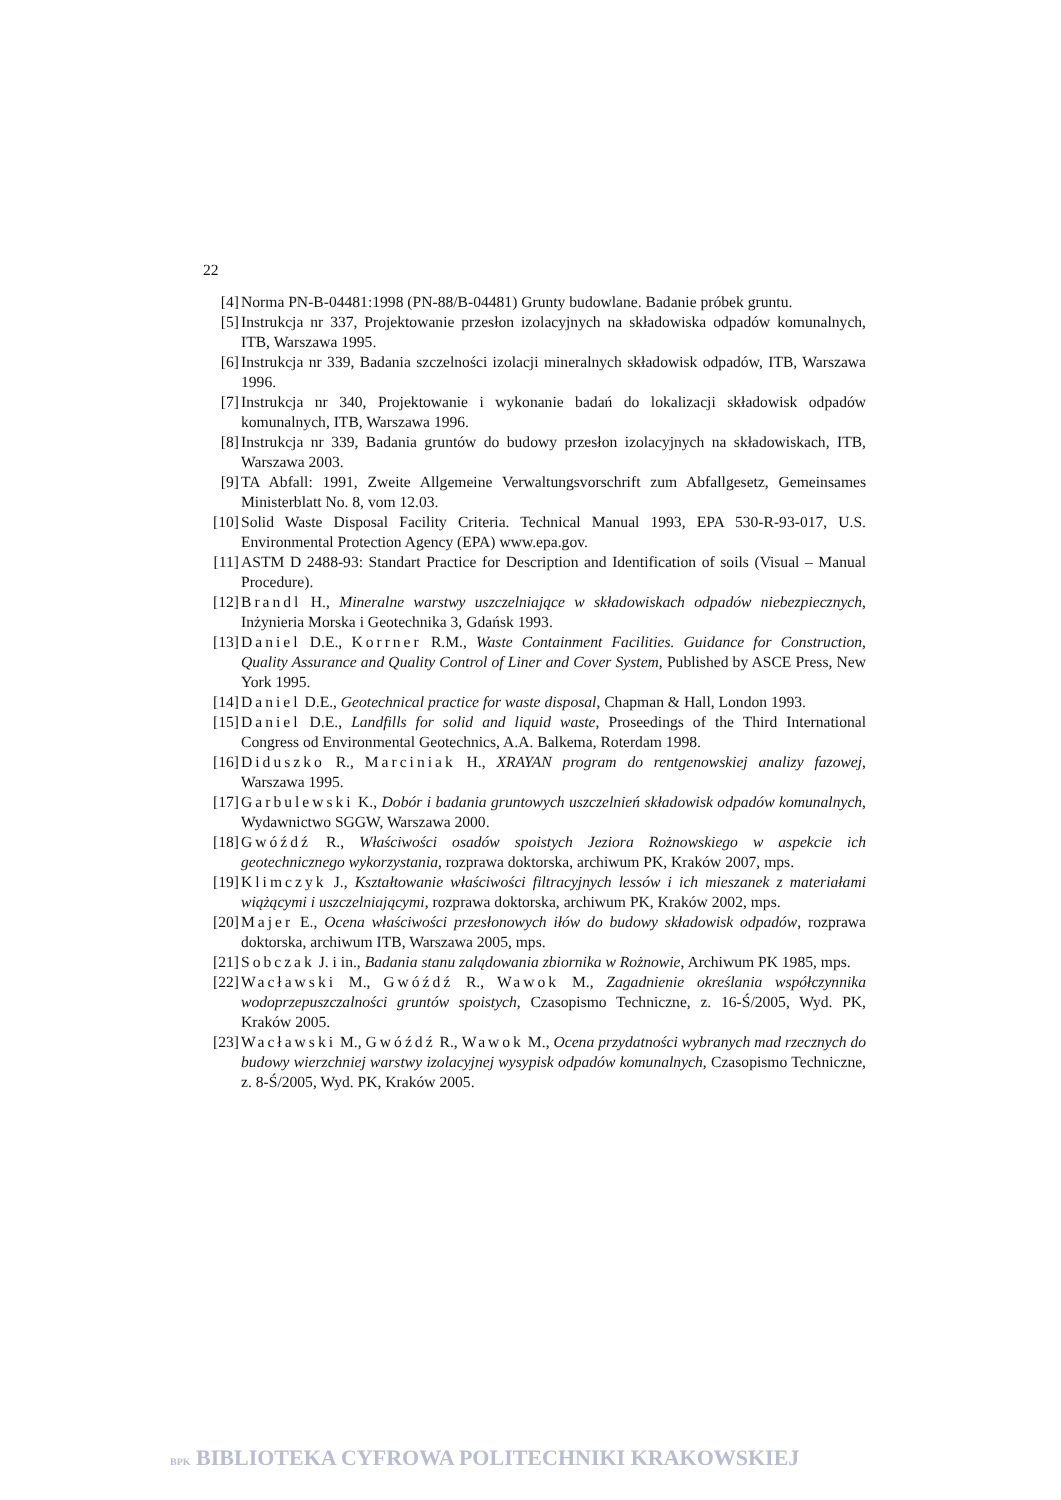22
[4] Norma PN-B-04481:1998 (PN-88/B-04481) Grunty budowlane. Badanie próbek gruntu.
[5] Instrukcja nr 337, Projektowanie przesłon izolacyjnych na składowiska odpadów komunalnych, ITB, Warszawa 1995.
[6] Instrukcja nr 339, Badania szczelności izolacji mineralnych składowisk odpadów, ITB, Warszawa 1996.
[7] Instrukcja nr 340, Projektowanie i wykonanie badań do lokalizacji składowisk odpadów komunalnych, ITB, Warszawa 1996.
[8] Instrukcja nr 339, Badania gruntów do budowy przesłon izolacyjnych na składowiskach, ITB, Warszawa 2003.
[9] TA Abfall: 1991, Zweite Allgemeine Verwaltungsvorschrift zum Abfallgesetz, Gemeinsames Ministerblatt No. 8, vom 12.03.
[10] Solid Waste Disposal Facility Criteria. Technical Manual 1993, EPA 530-R-93-017, U.S. Environmental Protection Agency (EPA) www.epa.gov.
[11] ASTM D 2488-93: Standart Practice for Description and Identification of soils (Visual – Manual Procedure).
[12] Brandl H., Mineralne warstwy uszczelniające w składowiskach odpadów niebezpiecznych, Inżynieria Morska i Geotechnika 3, Gdańsk 1993.
[13] Daniel D.E., Korrner R.M., Waste Containment Facilities. Guidance for Construction, Quality Assurance and Quality Control of Liner and Cover System, Published by ASCE Press, New York 1995.
[14] Daniel D.E., Geotechnical practice for waste disposal, Chapman & Hall, London 1993.
[15] Daniel D.E., Landfills for solid and liquid waste, Proseedings of the Third International Congress od Environmental Geotechnics, A.A. Balkema, Roterdam 1998.
[16] Diduszko R., Marciniak H., XRAYAN program do rentgenowskiej analizy fazowej, Warszawa 1995.
[17] Garbulewski K., Dobór i badania gruntowych uszczelnień składowisk odpadów komunalnych, Wydawnictwo SGGW, Warszawa 2000.
[18] Gwóźdź R., Właściwości osadów spoistych Jeziora Rożnowskiego w aspekcie ich geotechnicznego wykorzystania, rozprawa doktorska, archiwum PK, Kraków 2007, mps.
[19] Klimczyk J., Kształtowanie właściwości filtracyjnych lessów i ich mieszanek z materiałami wiążącymi i uszczelniającymi, rozprawa doktorska, archiwum PK, Kraków 2002, mps.
[20] Majer E., Ocena właściwości przesłonowych iłów do budowy składowisk odpadów, rozprawa doktorska, archiwum ITB, Warszawa 2005, mps.
[21] Sobczak J. i in., Badania stanu zalądowania zbiornika w Rożnowie, Archiwum PK 1985, mps.
[22] Wacławski M., Gwóźdź R., Wawok M., Zagadnienie określania współczynnika wodoprzepuszczalności gruntów spoistych, Czasopismo Techniczne, z. 16-Ś/2005, Wyd. PK, Kraków 2005.
[23] Wacławski M., Gwóźdź R., Wawok M., Ocena przydatności wybranych mad rzecznych do budowy wierzchniej warstwy izolacyjnej wysypisk odpadów komunalnych, Czasopismo Techniczne, z. 8-Ś/2005, Wyd. PK, Kraków 2005.
BPK BIBLIOTEKA CYFROWA POLITECHNIKI KRAKOWSKIEJ